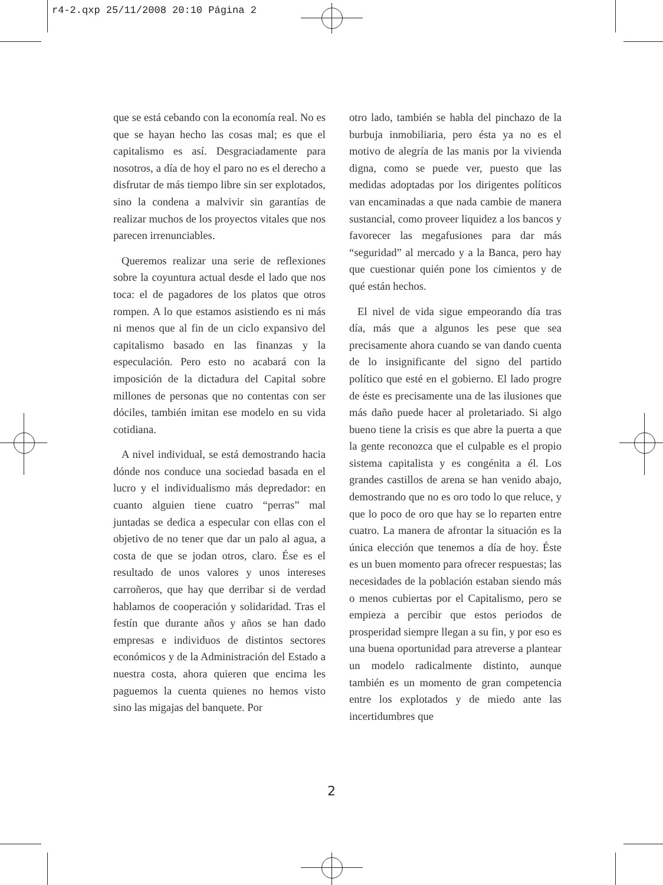r4-2.qxp 25/11/2008 20:10 Página 2
que se está cebando con la economía real. No es que se hayan hecho las cosas mal; es que el capitalismo es así. Desgraciadamente para nosotros, a día de hoy el paro no es el derecho a disfrutar de más tiempo libre sin ser explotados, sino la condena a malvivir sin garantías de realizar muchos de los proyectos vitales que nos parecen irrenunciables.
Queremos realizar una serie de reflexiones sobre la coyuntura actual desde el lado que nos toca: el de pagadores de los platos que otros rompen. A lo que estamos asistiendo es ni más ni menos que al fin de un ciclo expansivo del capitalismo basado en las finanzas y la especulación. Pero esto no acabará con la imposición de la dictadura del Capital sobre millones de personas que no contentas con ser dóciles, también imitan ese modelo en su vida cotidiana.
A nivel individual, se está demostrando hacia dónde nos conduce una sociedad basada en el lucro y el individualismo más depredador: en cuanto alguien tiene cuatro “perras” mal juntadas se dedica a especular con ellas con el objetivo de no tener que dar un palo al agua, a costa de que se jodan otros, claro. Ése es el resultado de unos valores y unos intereses carroñeros, que hay que derribar si de verdad hablamos de cooperación y solidaridad. Tras el festín que durante años y años se han dado empresas e individuos de distintos sectores económicos y de la Administración del Estado a nuestra costa, ahora quieren que encima les paguemos la cuenta quienes no hemos visto sino las migajas del banquete. Por
otro lado, también se habla del pinchazo de la burbuja inmobiliaria, pero ésta ya no es el motivo de alegría de las manis por la vivienda digna, como se puede ver, puesto que las medidas adoptadas por los dirigentes políticos van encaminadas a que nada cambie de manera sustancial, como proveer liquidez a los bancos y favorecer las megafusiones para dar más “seguridad” al mercado y a la Banca, pero hay que cuestionar quién pone los cimientos y de qué están hechos.
El nivel de vida sigue empeorando día tras día, más que a algunos les pese que sea precisamente ahora cuando se van dando cuenta de lo insignificante del signo del partido político que esté en el gobierno. El lado progre de éste es precisamente una de las ilusiones que más daño puede hacer al proletariado. Si algo bueno tiene la crisis es que abre la puerta a que la gente reconozca que el culpable es el propio sistema capitalista y es congénita a él. Los grandes castillos de arena se han venido abajo, demostrando que no es oro todo lo que reluce, y que lo poco de oro que hay se lo reparten entre cuatro. La manera de afrontar la situación es la única elección que tenemos a día de hoy. Éste es un buen momento para ofrecer respuestas; las necesidades de la población estaban siendo más o menos cubiertas por el Capitalismo, pero se empieza a percibir que estos periodos de prosperidad siempre llegan a su fin, y por eso es una buena oportunidad para atreverse a plantear un modelo radicalmente distinto, aunque también es un momento de gran competencia entre los explotados y de miedo ante las incertidumbres que
2